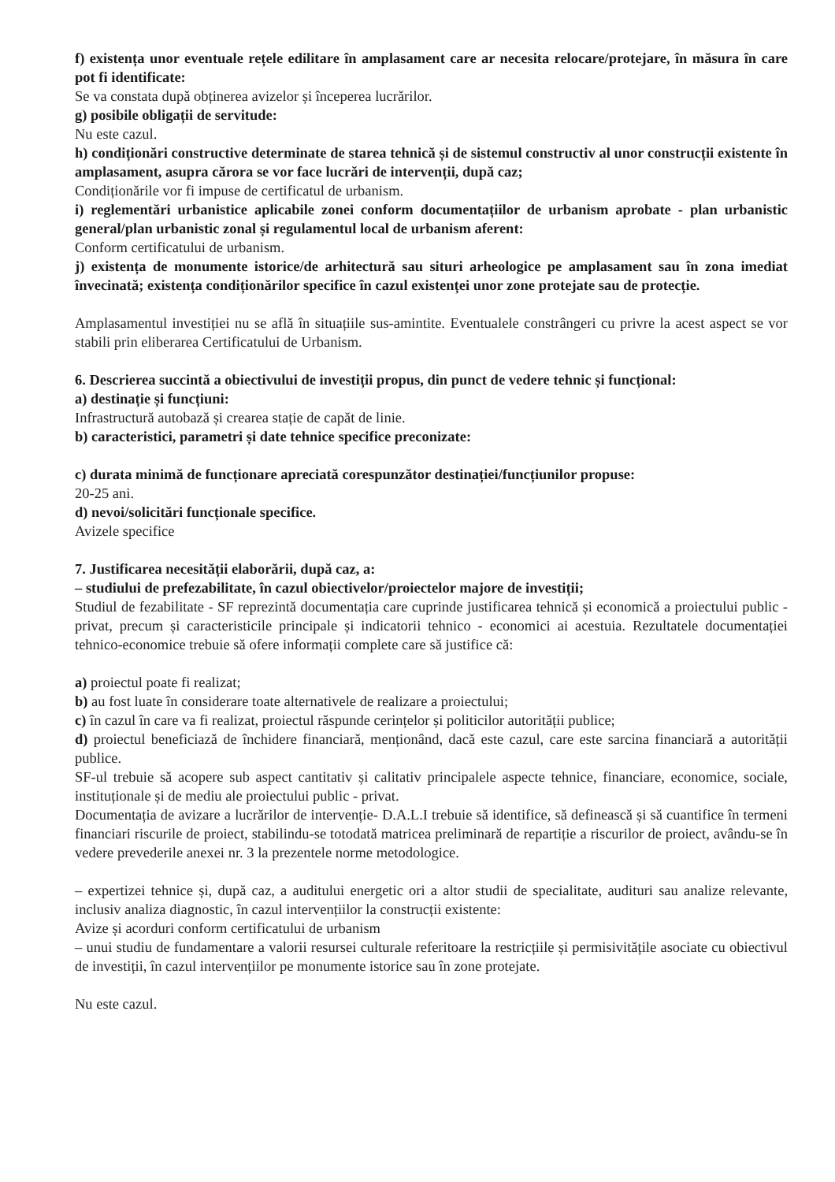f) existența unor eventuale rețele edilitare în amplasament care ar necesita relocare/protejare, în măsura în care pot fi identificate:
Se va constata după obținerea avizelor și începerea lucrărilor.
g) posibile obligații de servitude:
Nu este cazul.
h) condiționări constructive determinate de starea tehnică și de sistemul constructiv al unor construcții existente în amplasament, asupra cărora se vor face lucrări de intervenții, după caz;
Condiționările vor fi impuse de certificatul de urbanism.
i) reglementări urbanistice aplicabile zonei conform documentațiilor de urbanism aprobate - plan urbanistic general/plan urbanistic zonal și regulamentul local de urbanism aferent:
Conform certificatului de urbanism.
j) existența de monumente istorice/de arhitectură sau situri arheologice pe amplasament sau în zona imediat învecinată; existența condiționărilor specifice în cazul existenței unor zone protejate sau de protecție.
Amplasamentul investiției nu se află în situațiile sus-amintite. Eventualele constrângeri cu privre la acest aspect se vor stabili prin eliberarea Certificatului de Urbanism.
6. Descrierea succintă a obiectivului de investiții propus, din punct de vedere tehnic și funcțional:
a) destinație și funcțiuni:
Infrastructură autobază și crearea stație de capăt de linie.
b) caracteristici, parametri și date tehnice specifice preconizate:
c) durata minimă de funcționare apreciată corespunzător destinației/funcțiunilor propuse:
20-25 ani.
d) nevoi/solicitări funcționale specifice.
Avizele specifice
7. Justificarea necesității elaborării, după caz, a:
– studiului de prefezabilitate, în cazul obiectivelor/proiectelor majore de investiții;
Studiul de fezabilitate - SF reprezintă documentația care cuprinde justificarea tehnică și economică a proiectului public - privat, precum și caracteristicile principale și indicatorii tehnico - economici ai acestuia. Rezultatele documentației tehnico-economice trebuie să ofere informații complete care să justifice că:
a) proiectul poate fi realizat;
b) au fost luate în considerare toate alternativele de realizare a proiectului;
c) în cazul în care va fi realizat, proiectul răspunde cerințelor și politicilor autorității publice;
d) proiectul beneficiază de închidere financiară, menționând, dacă este cazul, care este sarcina financiară a autorității publice.
SF-ul trebuie să acopere sub aspect cantitativ și calitativ principalele aspecte tehnice, financiare, economice, sociale, instituționale și de mediu ale proiectului public - privat.
Documentația de avizare a lucrărilor de intervenție- D.A.L.I trebuie să identifice, să definească și să cuantifice în termeni financiari riscurile de proiect, stabilindu-se totodată matricea preliminară de repartiție a riscurilor de proiect, avându-se în vedere prevederile anexei nr. 3 la prezentele norme metodologice.
– expertizei tehnice și, după caz, a auditului energetic ori a altor studii de specialitate, audituri sau analize relevante, inclusiv analiza diagnostic, în cazul intervențiilor la construcții existente:
Avize și acorduri conform certificatului de urbanism
– unui studiu de fundamentare a valorii resursei culturale referitoare la restricțiile și permisivitățile asociate cu obiectivul de investiții, în cazul intervențiilor pe monumente istorice sau în zone protejate.
Nu este cazul.